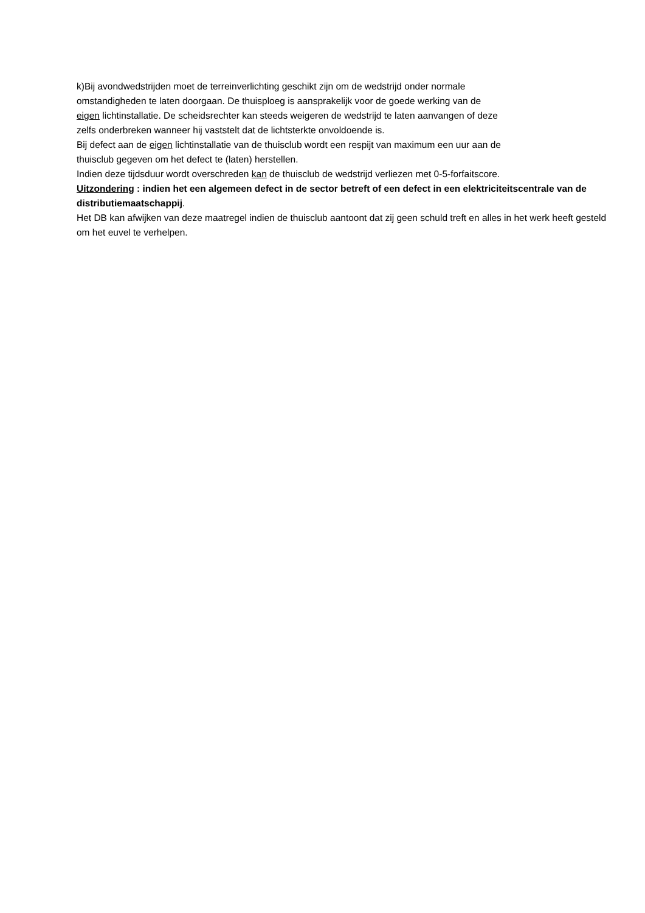k)Bij avondwedstrijden moet de terreinverlichting geschikt zijn om de wedstrijd onder normale
omstandigheden te laten doorgaan. De thuisploeg is aansprakelijk voor de goede werking van de
eigen lichtinstallatie. De scheidsrechter kan steeds weigeren de wedstrijd te laten aanvangen of deze
zelfs onderbreken wanneer hij vaststelt dat de lichtsterkte onvoldoende is.
Bij defect aan de eigen lichtinstallatie van de thuisclub wordt een respijt van maximum een uur aan de
thuisclub gegeven om het defect te (laten) herstellen.
Indien deze tijdsduur wordt overschreden kan de thuisclub de wedstrijd verliezen met 0-5-forfaitscore.
Uitzondering : indien het een algemeen defect in de sector betreft of een defect in een elektriciteitscentrale van de distributiemaatschappij.
Het DB kan afwijken van deze maatregel indien de thuisclub aantoont dat zij geen schuld treft en alles in het werk heeft gesteld om het euvel te verhelpen.